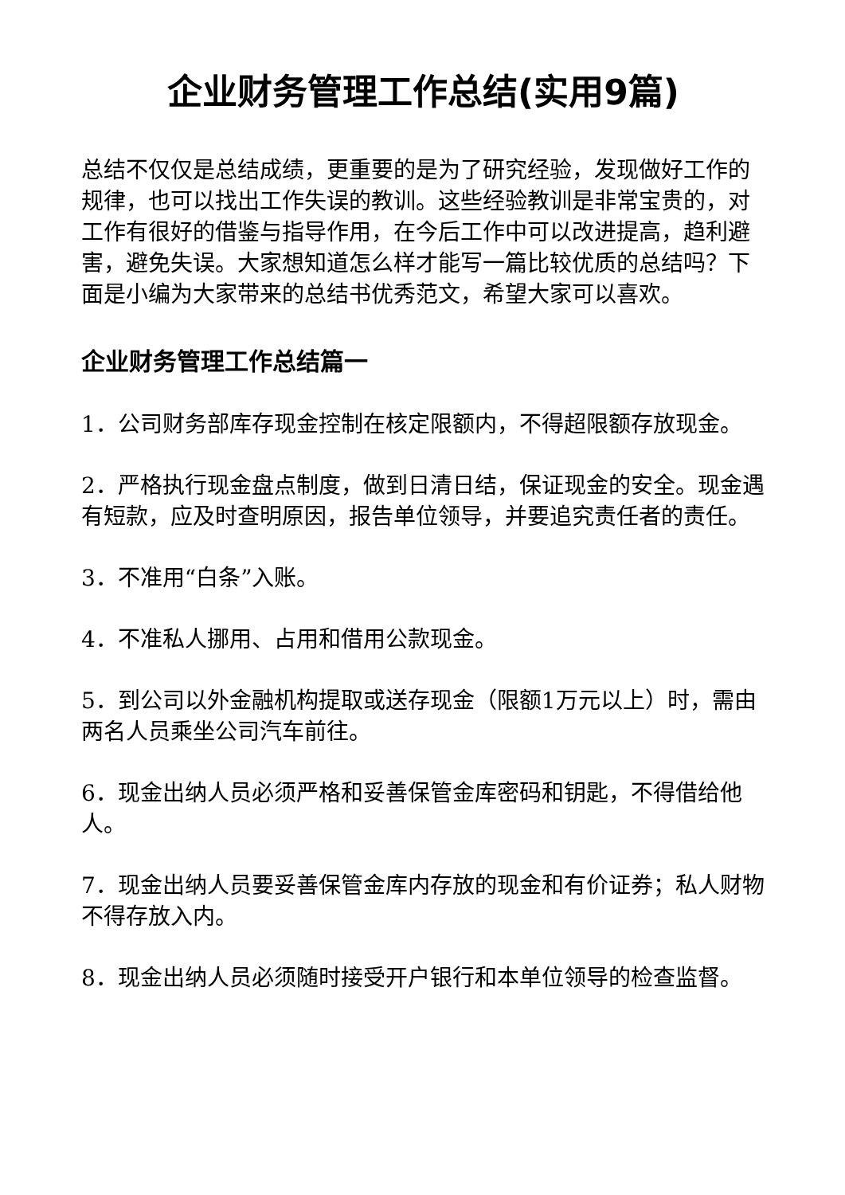企业财务管理工作总结(实用9篇)
总结不仅仅是总结成绩，更重要的是为了研究经验，发现做好工作的规律，也可以找出工作失误的教训。这些经验教训是非常宝贵的，对工作有很好的借鉴与指导作用，在今后工作中可以改进提高，趋利避害，避免失误。大家想知道怎么样才能写一篇比较优质的总结吗？下面是小编为大家带来的总结书优秀范文，希望大家可以喜欢。
企业财务管理工作总结篇一
1．公司财务部库存现金控制在核定限额内，不得超限额存放现金。
2．严格执行现金盘点制度，做到日清日结，保证现金的安全。现金遇有短款，应及时查明原因，报告单位领导，并要追究责任者的责任。
3．不准用“白条”入账。
4．不准私人挪用、占用和借用公款现金。
5．到公司以外金融机构提取或送存现金（限额1万元以上）时，需由两名人员乘坐公司汽车前往。
6．现金出纳人员必须严格和妥善保管金库密码和钥匙，不得借给他人。
7．现金出纳人员要妥善保管金库内存放的现金和有价证券；私人财物不得存放入内。
8．现金出纳人员必须随时接受开户银行和本单位领导的检查监督。